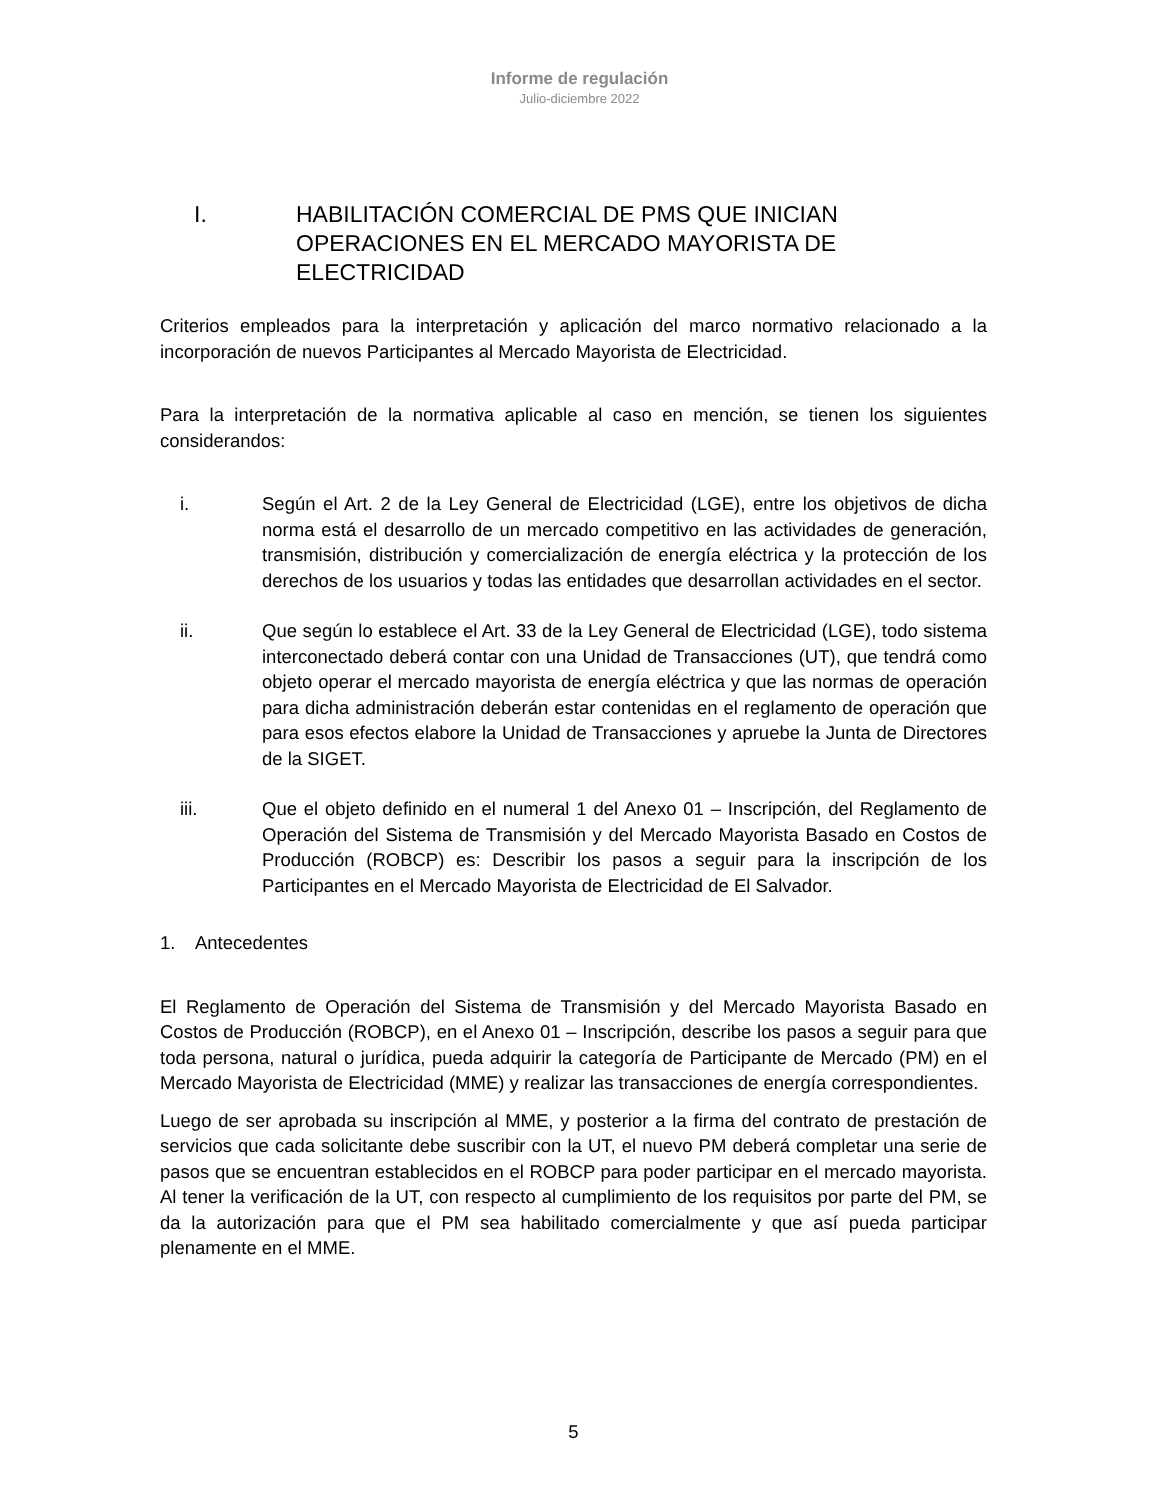Informe de regulación
Julio-diciembre 2022
I. HABILITACIÓN COMERCIAL DE PMS QUE INICIAN OPERACIONES EN EL MERCADO MAYORISTA DE ELECTRICIDAD
Criterios empleados para la interpretación y aplicación del marco normativo relacionado a la incorporación de nuevos Participantes al Mercado Mayorista de Electricidad.
Para la interpretación de la normativa aplicable al caso en mención, se tienen los siguientes considerandos:
i. Según el Art. 2 de la Ley General de Electricidad (LGE), entre los objetivos de dicha norma está el desarrollo de un mercado competitivo en las actividades de generación, transmisión, distribución y comercialización de energía eléctrica y la protección de los derechos de los usuarios y todas las entidades que desarrollan actividades en el sector.
ii. Que según lo establece el Art. 33 de la Ley General de Electricidad (LGE), todo sistema interconectado deberá contar con una Unidad de Transacciones (UT), que tendrá como objeto operar el mercado mayorista de energía eléctrica y que las normas de operación para dicha administración deberán estar contenidas en el reglamento de operación que para esos efectos elabore la Unidad de Transacciones y apruebe la Junta de Directores de la SIGET.
iii. Que el objeto definido en el numeral 1 del Anexo 01 – Inscripción, del Reglamento de Operación del Sistema de Transmisión y del Mercado Mayorista Basado en Costos de Producción (ROBCP) es: Describir los pasos a seguir para la inscripción de los Participantes en el Mercado Mayorista de Electricidad de El Salvador.
1. Antecedentes
El Reglamento de Operación del Sistema de Transmisión y del Mercado Mayorista Basado en Costos de Producción (ROBCP), en el Anexo 01 – Inscripción, describe los pasos a seguir para que toda persona, natural o jurídica, pueda adquirir la categoría de Participante de Mercado (PM) en el Mercado Mayorista de Electricidad (MME) y realizar las transacciones de energía correspondientes.
Luego de ser aprobada su inscripción al MME, y posterior a la firma del contrato de prestación de servicios que cada solicitante debe suscribir con la UT, el nuevo PM deberá completar una serie de pasos que se encuentran establecidos en el ROBCP para poder participar en el mercado mayorista. Al tener la verificación de la UT, con respecto al cumplimiento de los requisitos por parte del PM, se da la autorización para que el PM sea habilitado comercialmente y que así pueda participar plenamente en el MME.
5